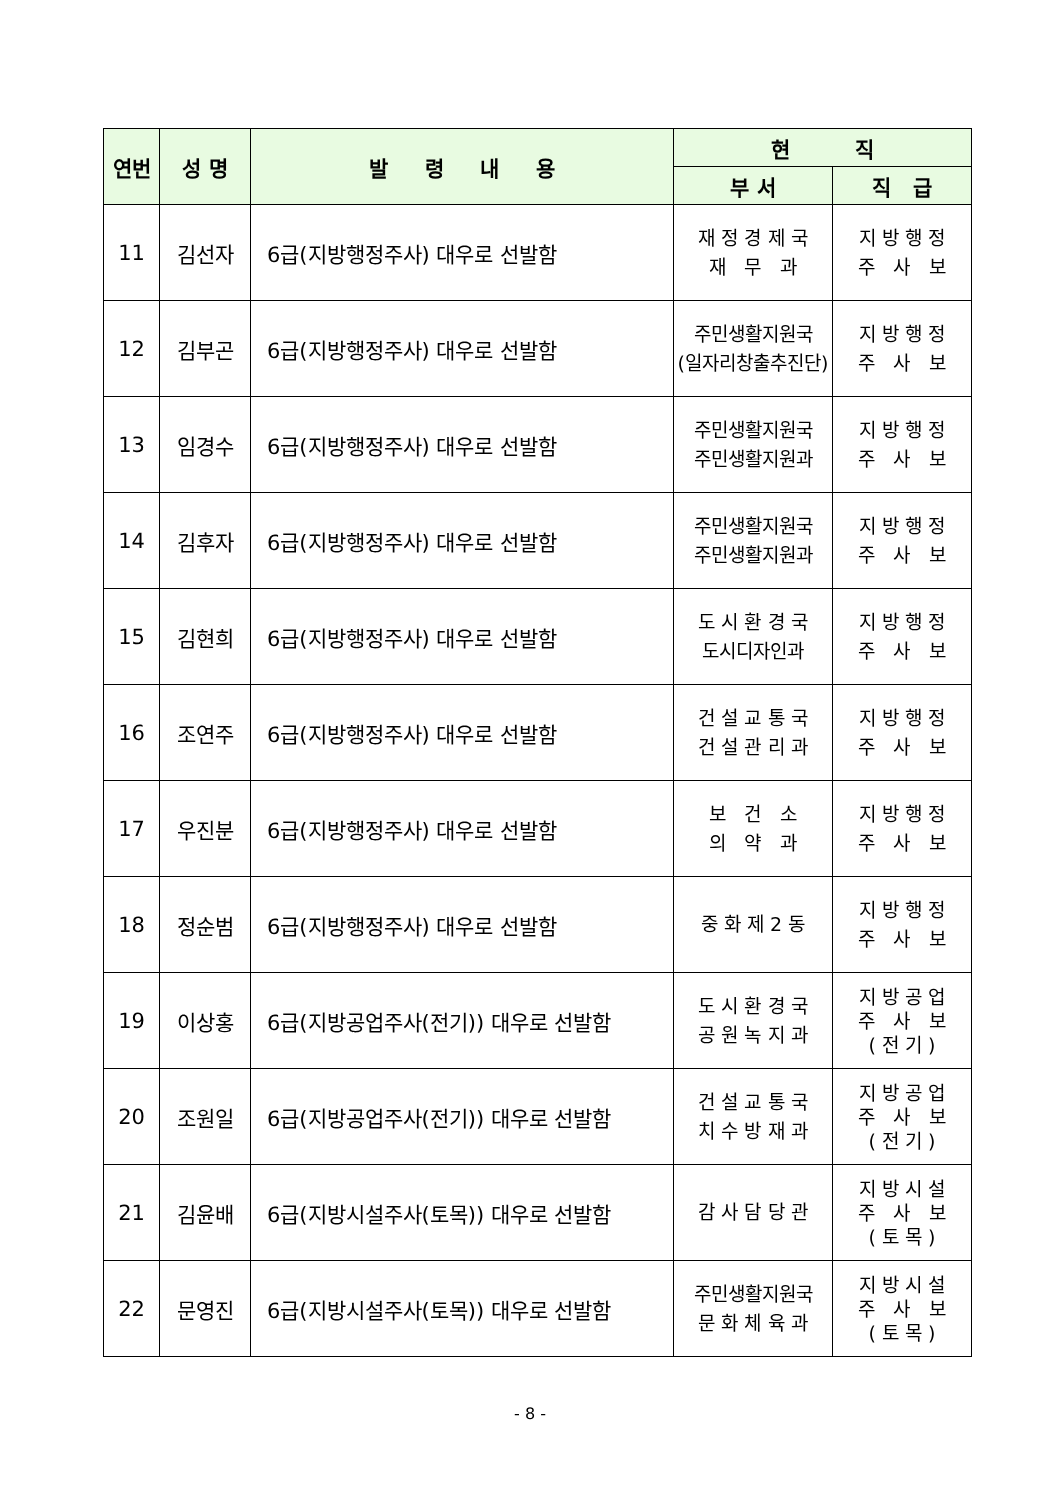| 연번 | 성 명 | 발 령 내 용 | 현 직 | |
| --- | --- | --- | --- | --- |
| | | | 부 서 | 직 급 |
| 11 | 김선자 | 6급(지방행정주사) 대우로 선발함 | 재 정 경 제 국 재 무 과 | 지 방 행 정 주 사 보 |
| 12 | 김부곤 | 6급(지방행정주사) 대우로 선발함 | 주민생활지원국 (일자리창출추진단) | 지 방 행 정 주 사 보 |
| 13 | 임경수 | 6급(지방행정주사) 대우로 선발함 | 주민생활지원국 주민생활지원과 | 지 방 행 정 주 사 보 |
| 14 | 김후자 | 6급(지방행정주사) 대우로 선발함 | 주민생활지원국 주민생활지원과 | 지 방 행 정 주 사 보 |
| 15 | 김현희 | 6급(지방행정주사) 대우로 선발함 | 도 시 환 경 국 도시디자인과 | 지 방 행 정 주 사 보 |
| 16 | 조연주 | 6급(지방행정주사) 대우로 선발함 | 건 설 교 통 국 건 설 관 리 과 | 지 방 행 정 주 사 보 |
| 17 | 우진분 | 6급(지방행정주사) 대우로 선발함 | 보 건 소 의 약 과 | 지 방 행 정 주 사 보 |
| 18 | 정순범 | 6급(지방행정주사) 대우로 선발함 | 중 화 제 2 동 | 지 방 행 정 주 사 보 |
| 19 | 이상홍 | 6급(지방공업주사(전기)) 대우로 선발함 | 도 시 환 경 국 공 원 녹 지 과 | 지 방 공 업 주 사 보 ( 전 기 ) |
| 20 | 조원일 | 6급(지방공업주사(전기)) 대우로 선발함 | 건 설 교 통 국 치 수 방 재 과 | 지 방 공 업 주 사 보 ( 전 기 ) |
| 21 | 김윤배 | 6급(지방시설주사(토목)) 대우로 선발함 | 감 사 담 당 관 | 지 방 시 설 주 사 보 ( 토 목 ) |
| 22 | 문영진 | 6급(지방시설주사(토목)) 대우로 선발함 | 주민생활지원국 문 화 체 육 과 | 지 방 시 설 주 사 보 ( 토 목 ) |
- 8 -